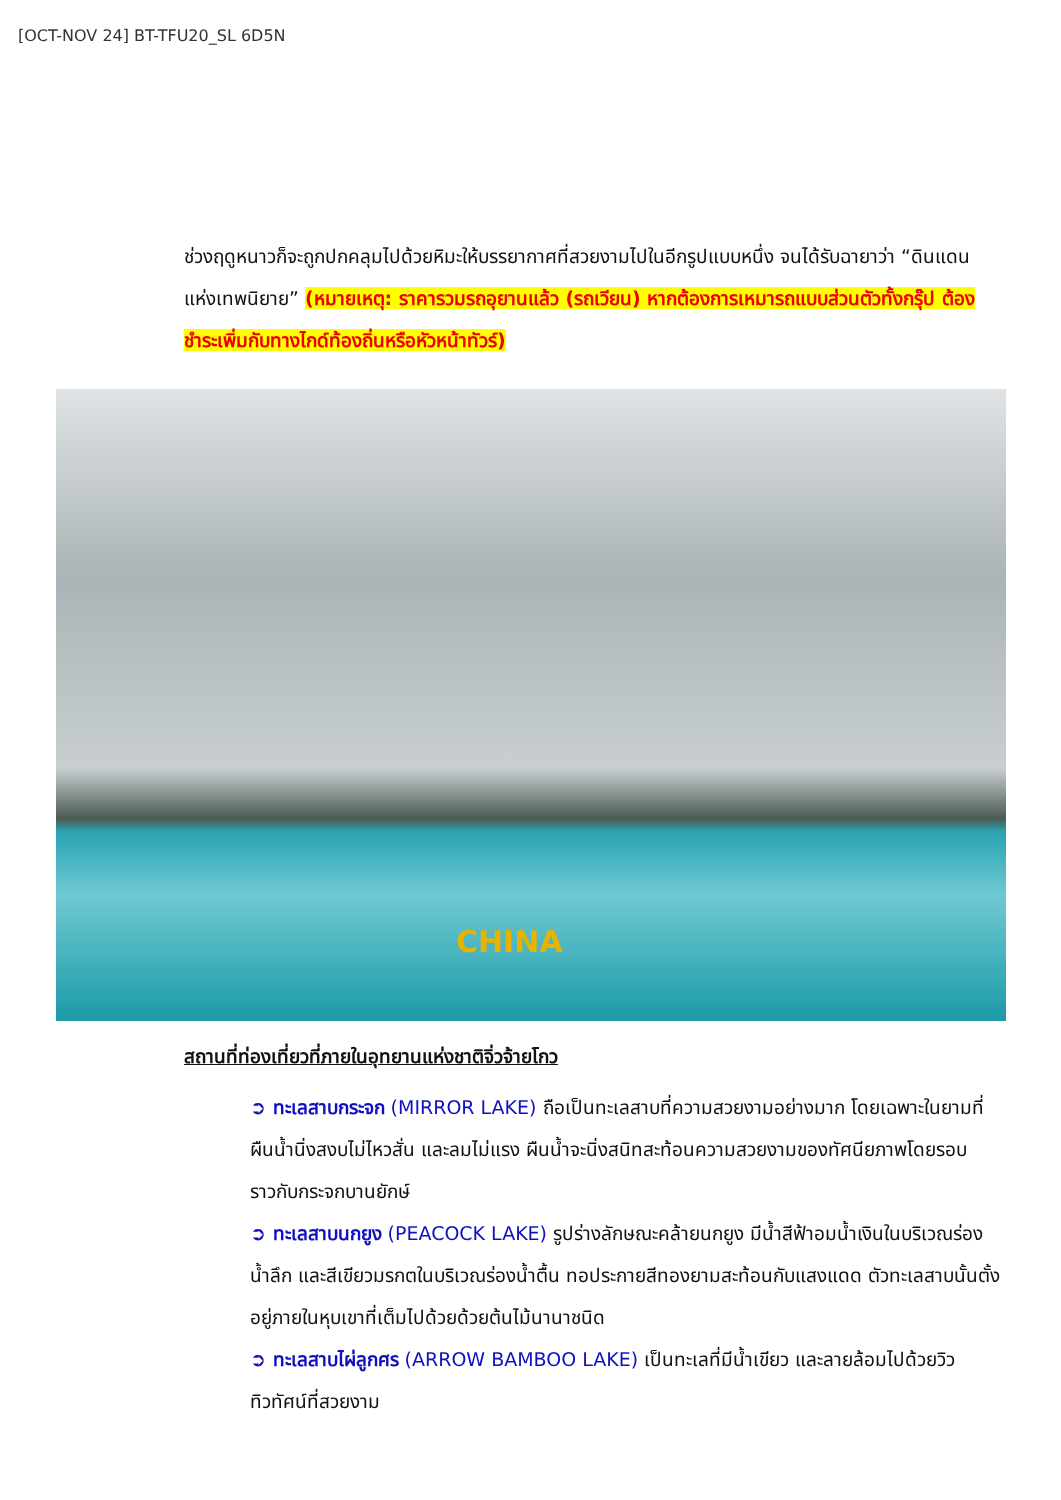[OCT-NOV 24] BT-TFU20_SL 6D5N
ช่วงฤดูหนาวก็จะถูกปกคลุมไปด้วยหิมะให้บรรยากาศที่สวยงามไปในอีกรูปแบบหนึ่ง จนได้รับฉายาว่า “ดินแดนแห่งเทพนิยาย” (หมายเหตุ: ราคารวมรถอุยานแล้ว (รถเวียน) หากต้องการเหมารถแบบส่วนตัวทั้งกรุ๊ป ต้องชำระเพิ่มกับทางไกด์ท้องถิ่นหรือหัวหน้าทัวร์)
CHINA
สถานที่ท่องเที่ยวที่ภายในอุทยานแห่งชาติจิ่วจ้ายโกว
➲ ทะเลสาบกระจก (MIRROR LAKE) ถือเป็นทะเลสาบที่ความสวยงามอย่างมาก โดยเฉพาะในยามที่ผืนน้ำนิ่งสงบไม่ไหวสั่น และลมไม่แรง ผืนน้ำจะนิ่งสนิทสะท้อนความสวยงามของทัศนียภาพโดยรอบราวกับกระจกบานยักษ์
➲ ทะเลสาบนกยูง (PEACOCK LAKE) รูปร่างลักษณะคล้ายนกยูง มีน้ำสีฟ้าอมน้ำเงินในบริเวณร่องน้ำลึก และสีเขียวมรกตในบริเวณร่องน้ำตื้น ทอประกายสีทองยามสะท้อนกับแสงแดด ตัวทะเลสาบนั้นตั้งอยู่ภายในหุบเขาที่เต็มไปด้วยด้วยต้นไม้นานาชนิด
➲ ทะเลสาบไผ่ลูกศร (ARROW BAMBOO LAKE) เป็นทะเลที่มีน้ำเขียว และลายล้อมไปด้วยวิวทิวทัศน์ที่สวยงาม